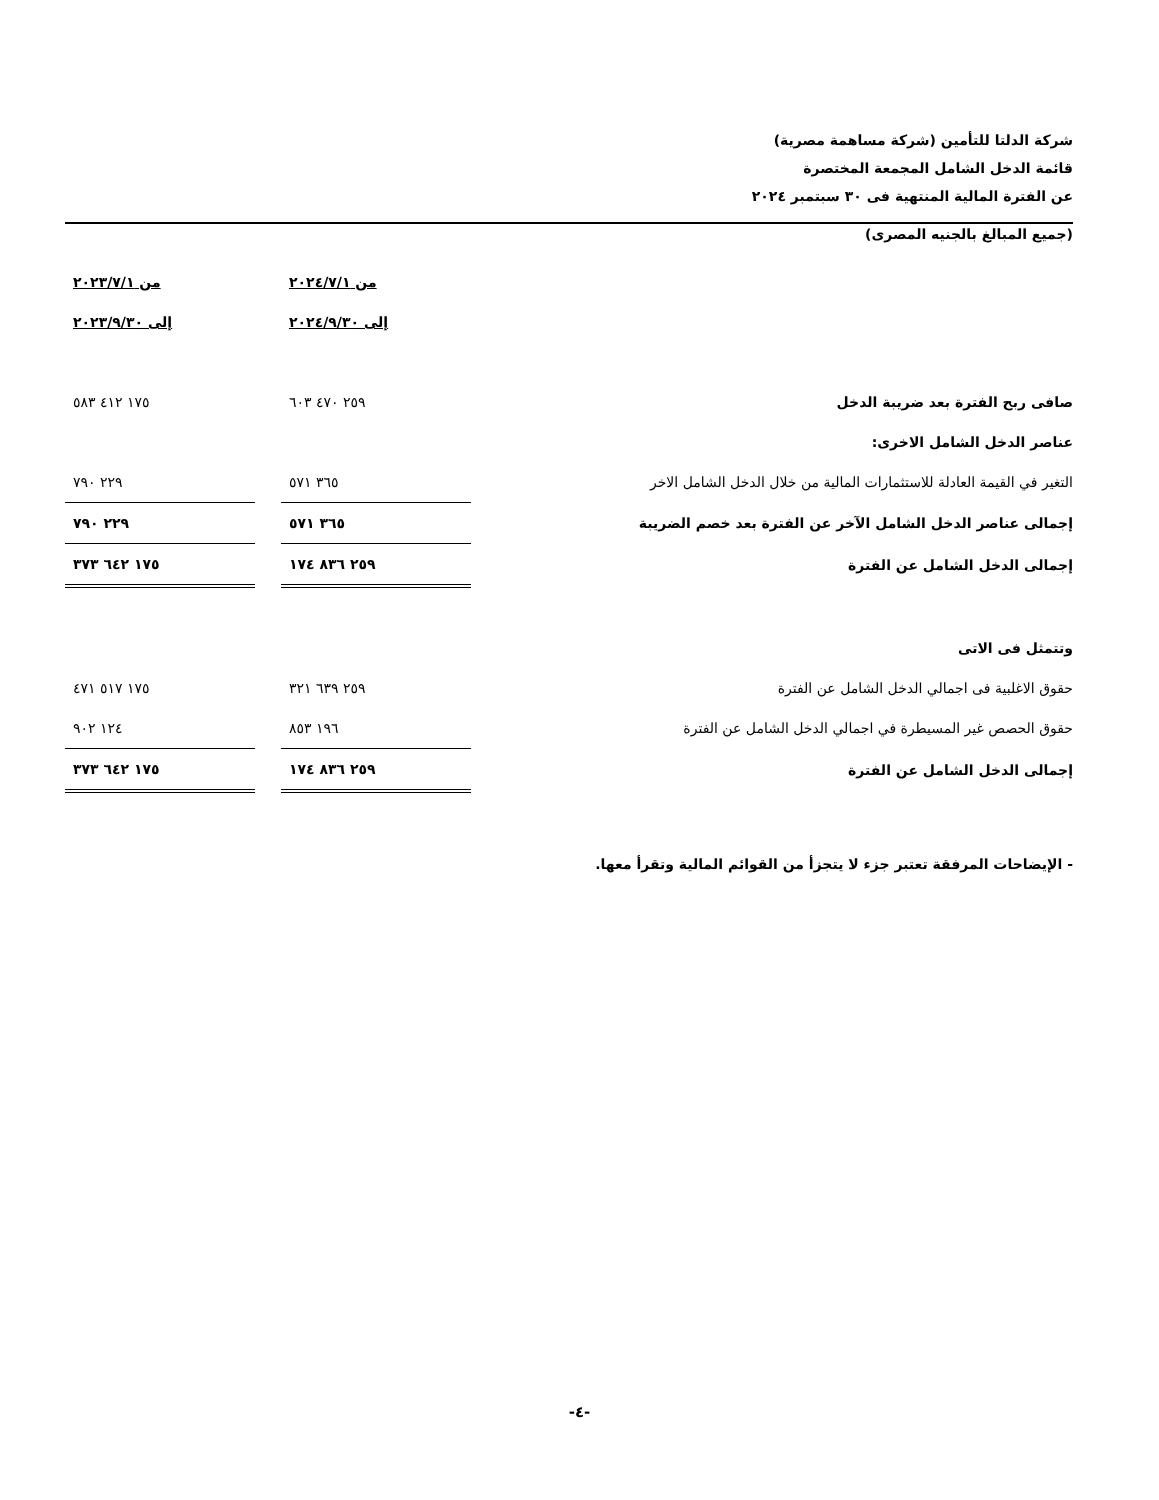شركة الدلتا للتأمين (شركة مساهمة مصرية)
قائمة الدخل الشامل المجمعة المختصرة
عن الفترة المالية المنتهية فى ٣٠ سبتمبر ٢٠٢٤
(جميع المبالغ بالجنيه المصرى)
| | من ٢٠٢٤/٧/١ | | من ٢٠٢٣/٧/١ |
| | إلى ٢٠٢٤/٩/٣٠ | | إلى ٢٠٢٣/٩/٣٠ |
| صافى ربح الفترة بعد ضريبة الدخل | ٢٥٩ ٤٧٠ ٦٠٣ | | ١٧٥ ٤١٢ ٥٨٣ |
| عناصر الدخل الشامل الاخرى: | | | |
| التغير في القيمة العادلة للاستثمارات المالية من خلال الدخل الشامل الاخر | ٣٦٥ ٥٧١ | | ٢٢٩ ٧٩٠ |
| إجمالى عناصر الدخل الشامل الآخر عن الفترة بعد خصم الضريبة | ٣٦٥ ٥٧١ | | ٢٢٩ ٧٩٠ |
| إجمالى الدخل الشامل عن الفترة | ٢٥٩ ٨٣٦ ١٧٤ | | ١٧٥ ٦٤٢ ٣٧٣ |
| وتتمثل فى الاتى | | | |
| حقوق الاغلبية فى اجمالي الدخل الشامل عن الفترة | ٢٥٩ ٦٣٩ ٣٢١ | | ١٧٥ ٥١٧ ٤٧١ |
| حقوق الحصص غير المسيطرة في اجمالي الدخل الشامل عن الفترة | ١٩٦ ٨٥٣ | | ١٢٤ ٩٠٢ |
| إجمالى الدخل الشامل عن الفترة | ٢٥٩ ٨٣٦ ١٧٤ | | ١٧٥ ٦٤٢ ٣٧٣ |
- الإيضاحات المرفقة تعتبر جزء لا يتجزأ من القوائم المالية وتقرأ معها.
-٤-